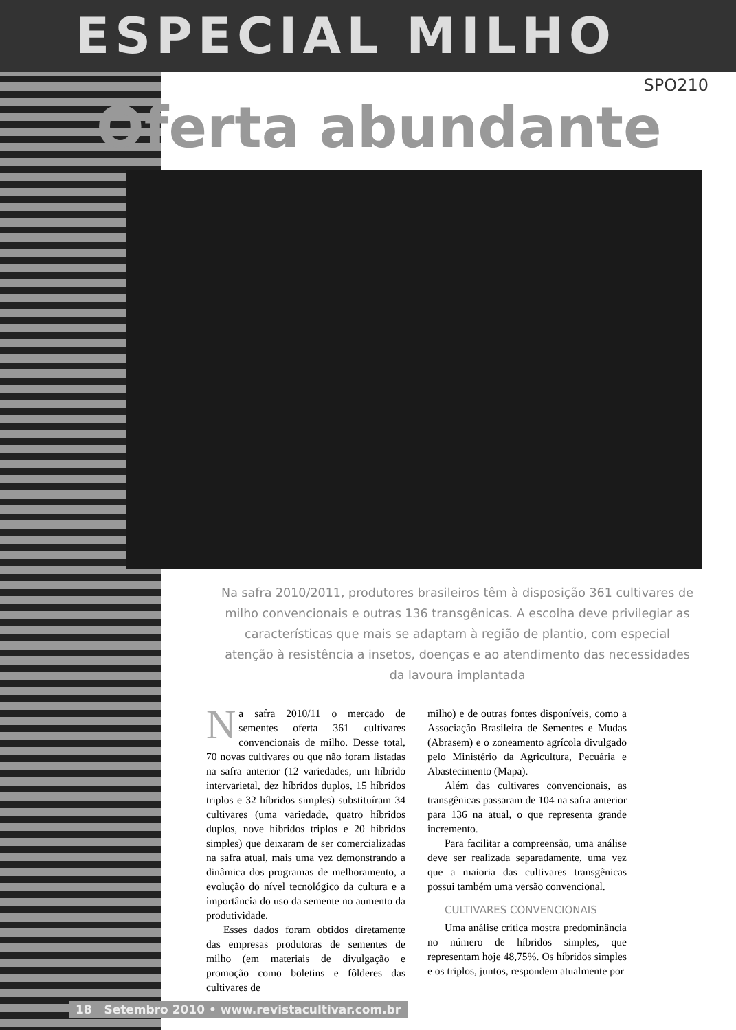ESPECIAL MILHO
SPO210
Oferta abundante
Na safra 2010/2011, produtores brasileiros têm à disposição 361 cultivares de milho convencionais e outras 136 transgênicas. A escolha deve privilegiar as características que mais se adaptam à região de plantio, com especial atenção à resistência a insetos, doenças e ao atendimento das necessidades da lavoura implantada
Na safra 2010/11 o mercado de sementes oferta 361 cultivares convencionais de milho. Desse total, 70 novas cultivares ou que não foram listadas na safra anterior (12 variedades, um híbrido intervarietal, dez híbridos duplos, 15 híbridos triplos e 32 híbridos simples) substituíram 34 cultivares (uma variedade, quatro híbridos duplos, nove híbridos triplos e 20 híbridos simples) que deixaram de ser comercializadas na safra atual, mais uma vez demonstrando a dinâmica dos programas de melhoramento, a evolução do nível tecnológico da cultura e a importância do uso da semente no aumento da produtividade.
Esses dados foram obtidos diretamente das empresas produtoras de sementes de milho (em materiais de divulgação e promoção como boletins e fôlderes das cultivares de
milho) e de outras fontes disponíveis, como a Associação Brasileira de Sementes e Mudas (Abrasem) e o zoneamento agrícola divulgado pelo Ministério da Agricultura, Pecuária e Abastecimento (Mapa).
Além das cultivares convencionais, as transgênicas passaram de 104 na safra anterior para 136 na atual, o que representa grande incremento.
Para facilitar a compreensão, uma análise deve ser realizada separadamente, uma vez que a maioria das cultivares transgênicas possui também uma versão convencional.
CULTIVARES CONVENCIONAIS
Uma análise crítica mostra predominância no número de híbridos simples, que representam hoje 48,75%. Os híbridos simples e os triplos, juntos, respondem atualmente por
18 Setembro 2010 • www.revistacultivar.com.br